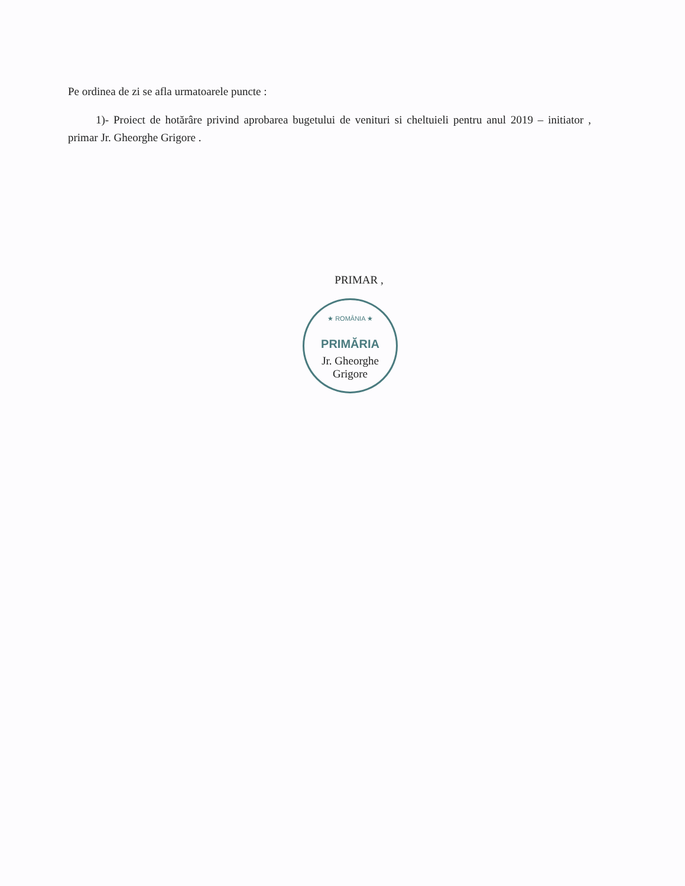Pe ordinea de zi se afla urmatoarele puncte :
1)- Proiect de hotărâre privind aprobarea bugetului de venituri si cheltuieli pentru anul 2019 – initiator , primar Jr. Gheorghe Grigore .
PRIMAR ,
★ ROMÂNIA ★
PRIMĂRIA
Jr. Gheorghe Grigore